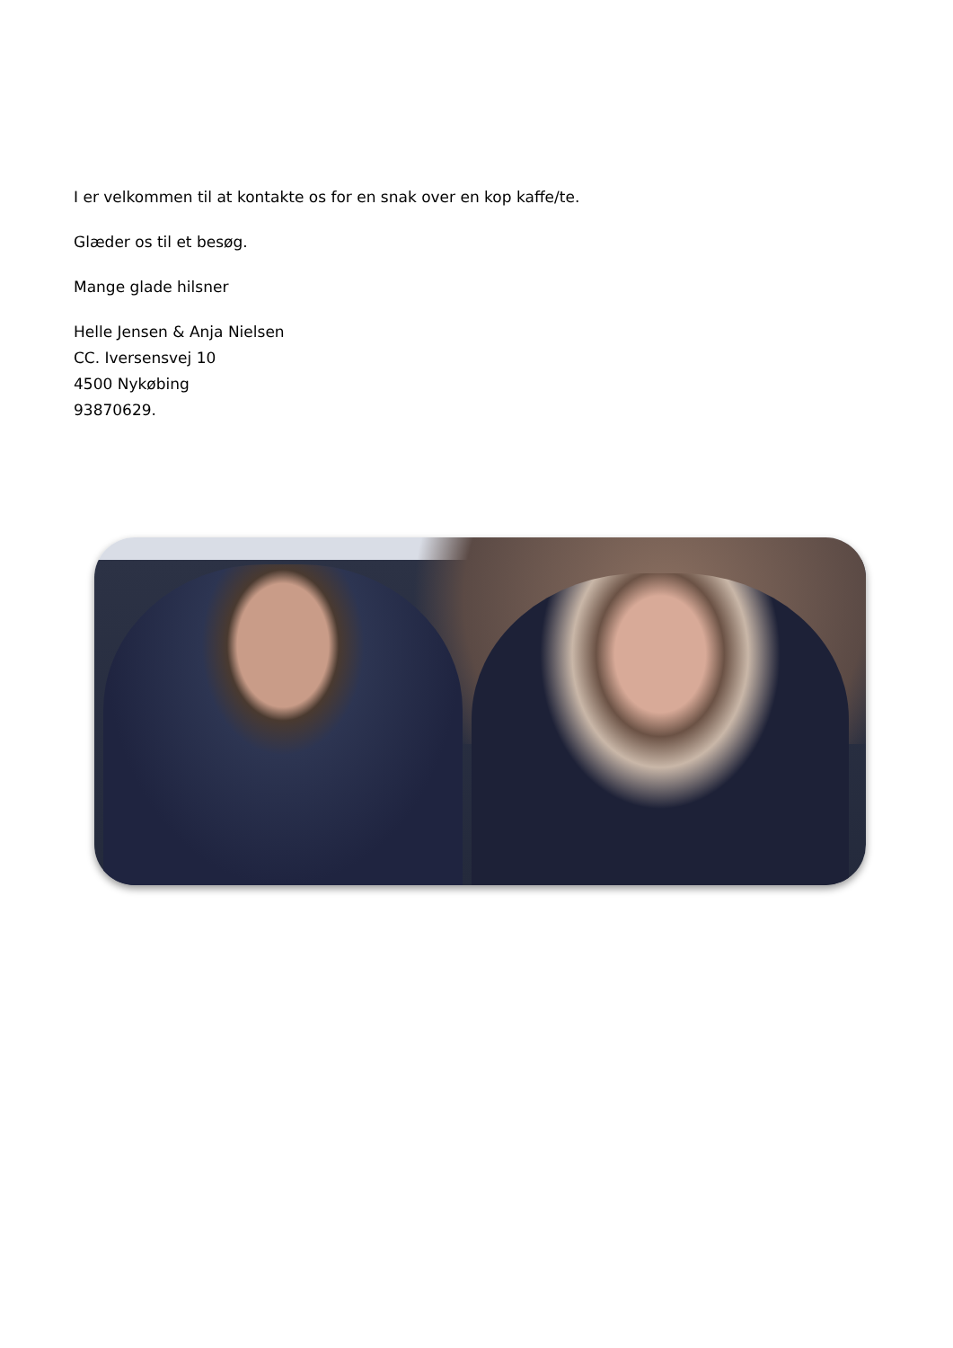I er velkommen til at kontakte os for en snak over en kop kaffe/te.
Glæder os til et besøg.
Mange glade hilsner
Helle Jensen & Anja Nielsen
CC. Iversensvej 10
4500 Nykøbing
93870629.